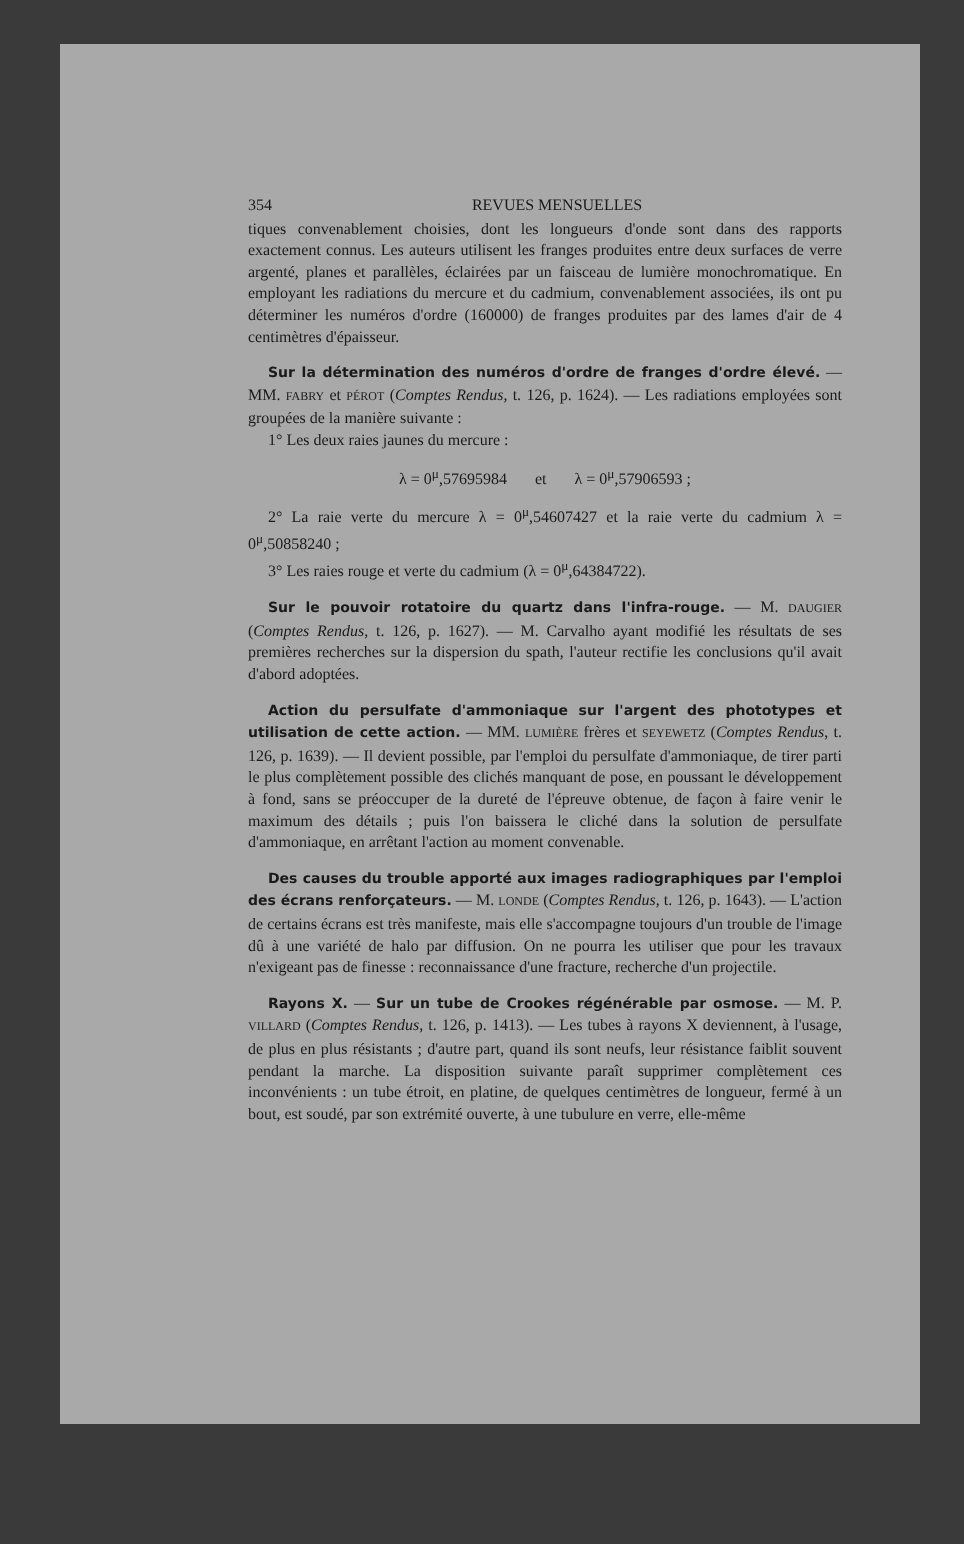354 REVUES MENSUELLES
tiques convenablement choisies, dont les longueurs d'onde sont dans des rapports exactement connus. Les auteurs utilisent les franges produites entre deux surfaces de verre argenté, planes et parallèles, éclairées par un faisceau de lumière monochromatique. En employant les radiations du mercure et du cadmium, convenablement associées, ils ont pu déterminer les numéros d'ordre (160000) de franges produites par des lames d'air de 4 centimètres d'épaisseur.
Sur la détermination des numéros d'ordre de franges d'ordre élevé. — MM. FABRY et PÉROT (Comptes Rendus, t. 126, p. 1624). — Les radiations employées sont groupées de la manière suivante :
1° Les deux raies jaunes du mercure :
λ = 0<sup>μ</sup>,57695984 et λ = 0<sup>μ</sup>,57906593 ;
2° La raie verte du mercure λ = 0<sup>μ</sup>,54607427 et la raie verte du cadmium λ = 0<sup>μ</sup>,50858240 ;
3° Les raies rouge et verte du cadmium (λ = 0<sup>μ</sup>,64384722).
Sur le pouvoir rotatoire du quartz dans l'infra-rouge. — M. DAUGIER (Comptes Rendus, t. 126, p. 1627). — M. Carvalho ayant modifié les résultats de ses premières recherches sur la dispersion du spath, l'auteur rectifie les conclusions qu'il avait d'abord adoptées.
Action du persulfate d'ammoniaque sur l'argent des phototypes et utilisation de cette action. — MM. LUMIÈRE frères et SEYEWETZ (Comptes Rendus, t. 126, p. 1639). — Il devient possible, par l'emploi du persulfate d'ammoniaque, de tirer parti le plus complètement possible des clichés manquant de pose, en poussant le développement à fond, sans se préoccuper de la dureté de l'épreuve obtenue, de façon à faire venir le maximum des détails ; puis l'on baissera le cliché dans la solution de persulfate d'ammoniaque, en arrêtant l'action au moment convenable.
Des causes du trouble apporté aux images radiographiques par l'emploi des écrans renforçateurs. — M. LONDE (Comptes Rendus, t. 126, p. 1643). — L'action de certains écrans est très manifeste, mais elle s'accompagne toujours d'un trouble de l'image dû à une variété de halo par diffusion. On ne pourra les utiliser que pour les travaux n'exigeant pas de finesse : reconnaissance d'une fracture, recherche d'un projectile.
Rayons X. — Sur un tube de Crookes régénérable par osmose. — M. P. VILLARD (Comptes Rendus, t. 126, p. 1413). — Les tubes à rayons X deviennent, à l'usage, de plus en plus résistants ; d'autre part, quand ils sont neufs, leur résistance faiblit souvent pendant la marche. La disposition suivante paraît supprimer complètement ces inconvénients : un tube étroit, en platine, de quelques centimètres de longueur, fermé à un bout, est soudé, par son extrémité ouverte, à une tubulure en verre, elle-même